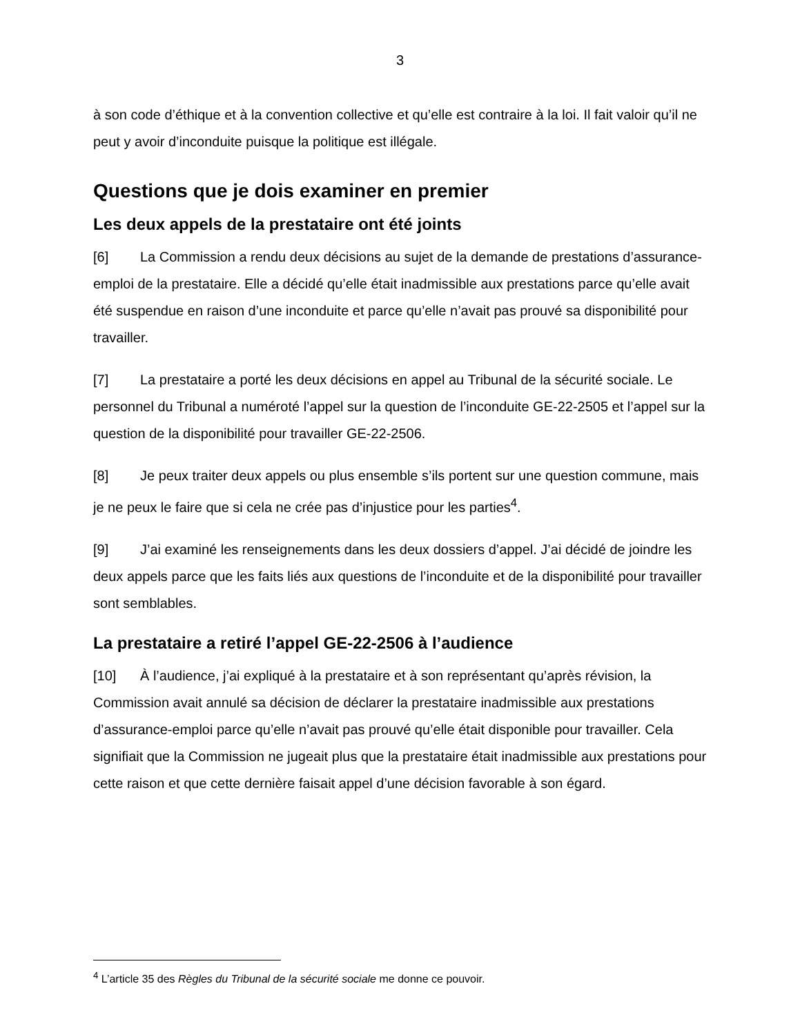3
à son code d’éthique et à la convention collective et qu’elle est contraire à la loi. Il fait valoir qu’il ne peut y avoir d’inconduite puisque la politique est illégale.
Questions que je dois examiner en premier
Les deux appels de la prestataire ont été joints
[6] La Commission a rendu deux décisions au sujet de la demande de prestations d’assurance-emploi de la prestataire. Elle a décidé qu’elle était inadmissible aux prestations parce qu’elle avait été suspendue en raison d’une inconduite et parce qu’elle n’avait pas prouvé sa disponibilité pour travailler.
[7] La prestataire a porté les deux décisions en appel au Tribunal de la sécurité sociale. Le personnel du Tribunal a numéroté l’appel sur la question de l’inconduite GE-22-2505 et l’appel sur la question de la disponibilité pour travailler GE-22-2506.
[8] Je peux traiter deux appels ou plus ensemble s’ils portent sur une question commune, mais je ne peux le faire que si cela ne crée pas d’injustice pour les parties<sup>4</sup>.
[9] J’ai examiné les renseignements dans les deux dossiers d’appel. J’ai décidé de joindre les deux appels parce que les faits liés aux questions de l’inconduite et de la disponibilité pour travailler sont semblables.
La prestataire a retiré l’appel GE-22-2506 à l’audience
[10] À l’audience, j’ai expliqué à la prestataire et à son représentant qu’après révision, la Commission avait annulé sa décision de déclarer la prestataire inadmissible aux prestations d’assurance-emploi parce qu’elle n’avait pas prouvé qu’elle était disponible pour travailler. Cela signifiait que la Commission ne jugeait plus que la prestataire était inadmissible aux prestations pour cette raison et que cette dernière faisait appel d’une décision favorable à son égard.
<sup>4</sup> L’article 35 des Règles du Tribunal de la sécurité sociale me donne ce pouvoir.